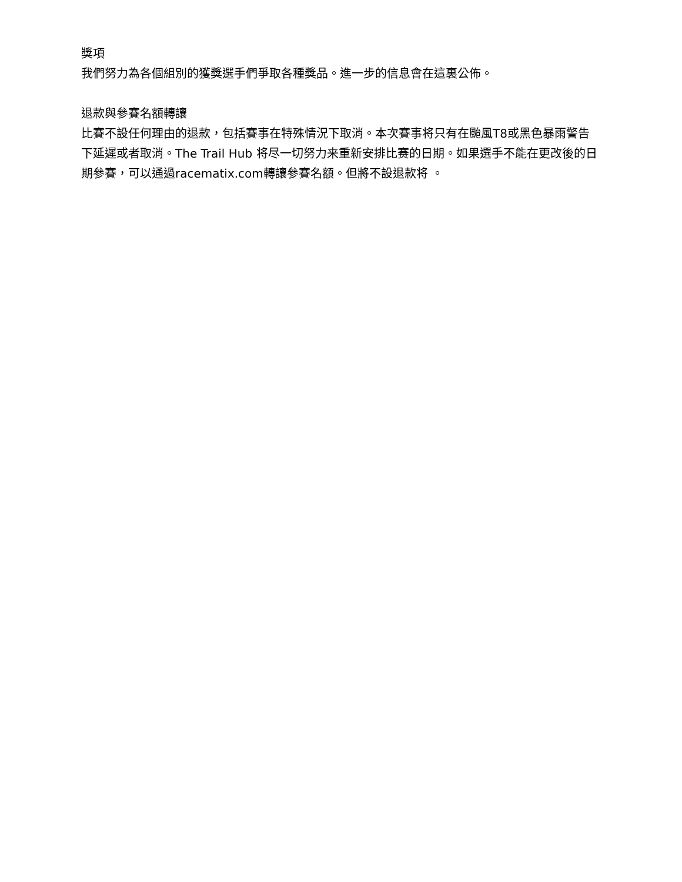獎項
我們努力為各個組別的獲獎選手們爭取各種獎品。進一步的信息會在這裏公佈。
退款與參賽名額轉讓
比賽不設任何理由的退款，包括賽事在特殊情況下取消。本次賽事将只有在颱風T8或黑色暴雨警告下延遲或者取消。The Trail Hub 将尽一切努力来重新安排比赛的日期。如果選手不能在更改後的日期參賽，可以通過racematix.com轉讓參賽名額。但將不設退款将 。